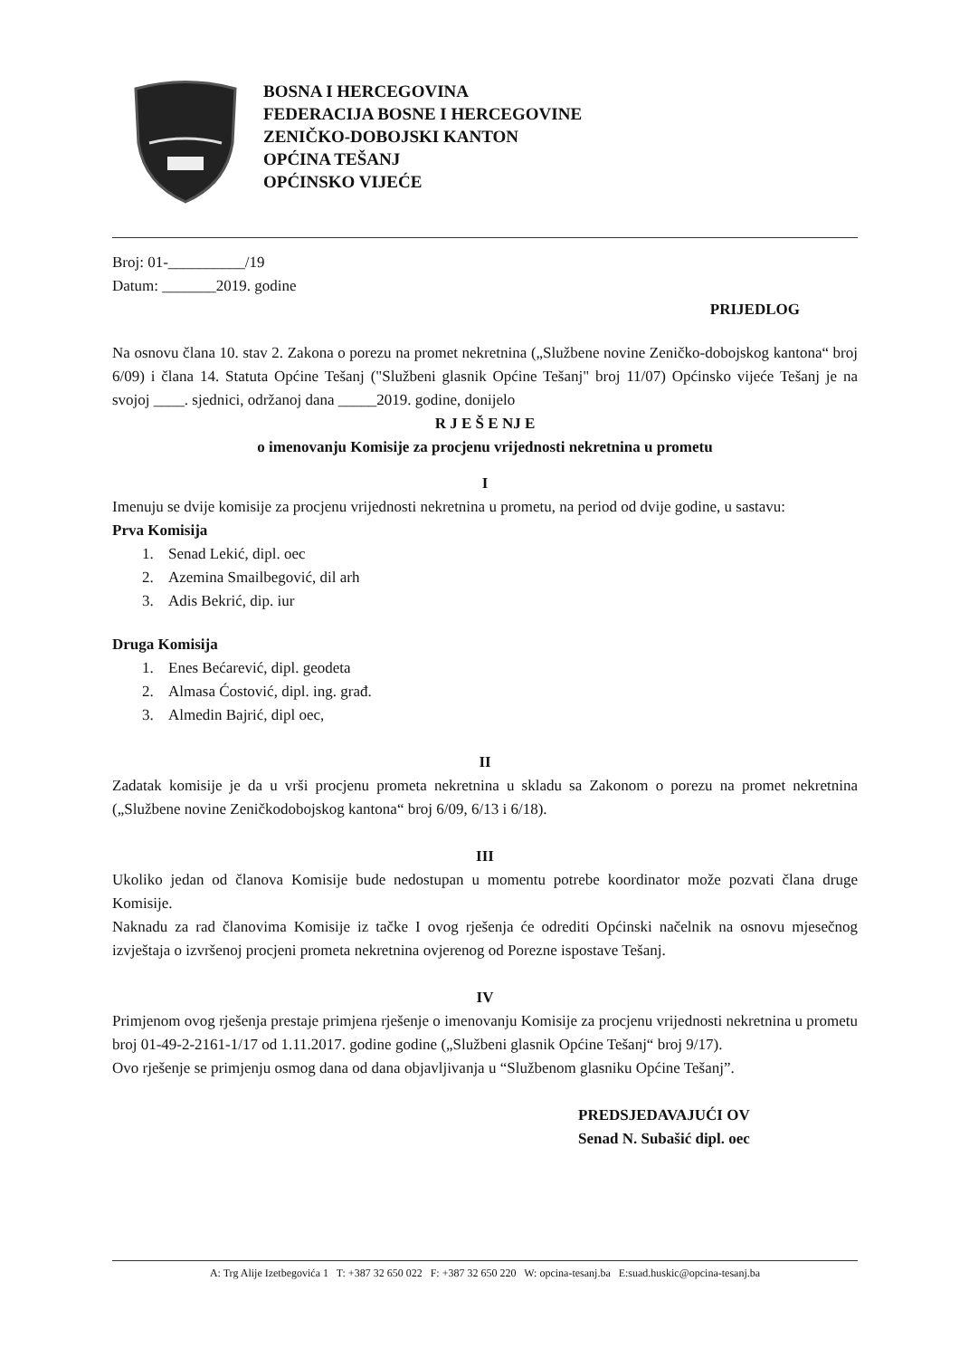BOSNA I HERCEGOVINA
FEDERACIJA BOSNE I HERCEGOVINE
ZENIČKO-DOBOJSKI KANTON
OPĆINA TEŠANJ
OPĆINSKO VIJEĆE
Broj: 01-__________/19
Datum: _______2019. godine
PRIJEDLOG
Na osnovu člana 10. stav 2. Zakona o porezu na promet nekretnina („Službene novine Zeničko-dobojskog kantona“ broj 6/09) i člana 14. Statuta Općine Tešanj ("Službeni glasnik Općine Tešanj" broj 11/07) Općinsko vijeće Tešanj je na svojoj ____. sjednici, održanoj dana _____2019. godine, donijelo
R J E Š E NJ E
o imenovanju Komisije za procjenu vrijednosti nekretnina u prometu
I
Imenuju se dvije komisije za procjenu vrijednosti nekretnina u prometu, na period od dvije godine, u sastavu:
Prva Komisija
1. Senad Lekić, dipl. oec
2. Azemina Smailbegović, dil arh
3. Adis Bekrić, dip. iur
Druga Komisija
1. Enes Bećarević, dipl. geodeta
2. Almasa Ćostović, dipl. ing. građ.
3. Almedin Bajrić, dipl oec,
II
Zadatak komisije je da u vrši procjenu prometa nekretnina u skladu sa Zakonom o porezu na promet nekretnina („Službene novine Zeničkodobojskog kantona“ broj 6/09, 6/13 i 6/18).
III
Ukoliko jedan od članova Komisije bude nedostupan u momentu potrebe koordinator može pozvati člana druge Komisije.
Naknadu za rad članovima Komisije iz tačke I ovog rješenja će odrediti Općinski načelnik na osnovu mjesečnog izvještaja o izvršenoj procjeni prometa nekretnina ovjerenog od Porezne ispostave Tešanj.
IV
Primjenom ovog rješenja prestaje primjena rješenje o imenovanju Komisije za procjenu vrijednosti nekretnina u prometu broj 01-49-2-2161-1/17 od 1.11.2017. godine godine („Službeni glasnik Općine Tešanj“ broj 9/17).
Ovo rješenje se primjenju osmog dana od dana objavljivanja u “Službenom glasniku Općine Tešanj”.
PREDSJEDAVAJUĆI OV
Senad N. Subašić dipl. oec
A: Trg Alije Izetbegovića 1 T: +387 32 650 022 F: +387 32 650 220 W: opcina-tesanj.ba E:suad.huskic@opcina-tesanj.ba